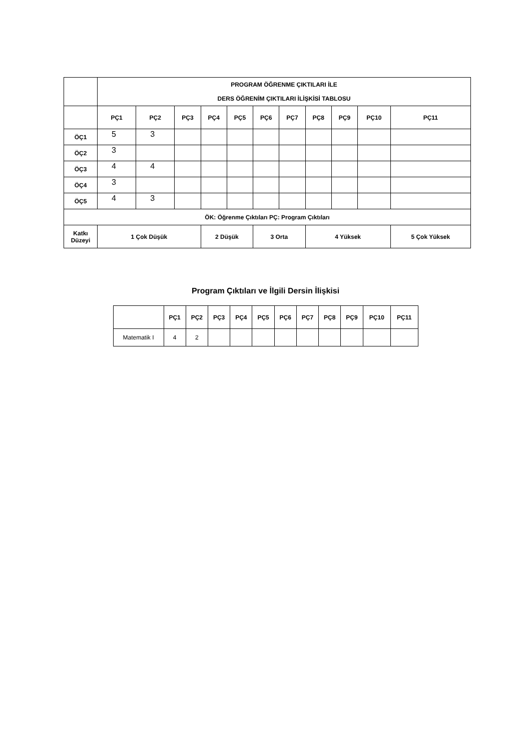| | PROGRAM ÖĞRENME ÇIKTILARI İLE DERS ÖĞRENİM ÇIKTILARI İLİŞKİSİ TABLOSU | | | | | | | | | | |
| --- | --- | --- | --- | --- | --- | --- | --- | --- | --- | --- | --- |
| | PÇ1 | PÇ2 | PÇ3 | PÇ4 | PÇ5 | PÇ6 | PÇ7 | PÇ8 | PÇ9 | PÇ10 | PÇ11 |
| ÖÇ1 | 5 | 3 | | | | | | | | | |
| ÖÇ2 | 3 | | | | | | | | | | |
| ÖÇ3 | 4 | 4 | | | | | | | | | |
| ÖÇ4 | 3 | | | | | | | | | | |
| ÖÇ5 | 4 | 3 | | | | | | | | | |
| ÖK: Öğrenme Çıktıları PÇ: Program Çıktıları | | | | | | | | | | | |
| Katkı Düzeyi | 1 Çok Düşük | | | 2 Düşük | | 3 Orta | | 4 Yüksek | | | 5 Çok Yüksek |
Program Çıktıları ve İlgili Dersin İlişkisi
| | PÇ1 | PÇ2 | PÇ3 | PÇ4 | PÇ5 | PÇ6 | PÇ7 | PÇ8 | PÇ9 | PÇ10 | PÇ11 |
| --- | --- | --- | --- | --- | --- | --- | --- | --- | --- | --- | --- |
| Matematik I | 4 | 2 | | | | | | | | | |